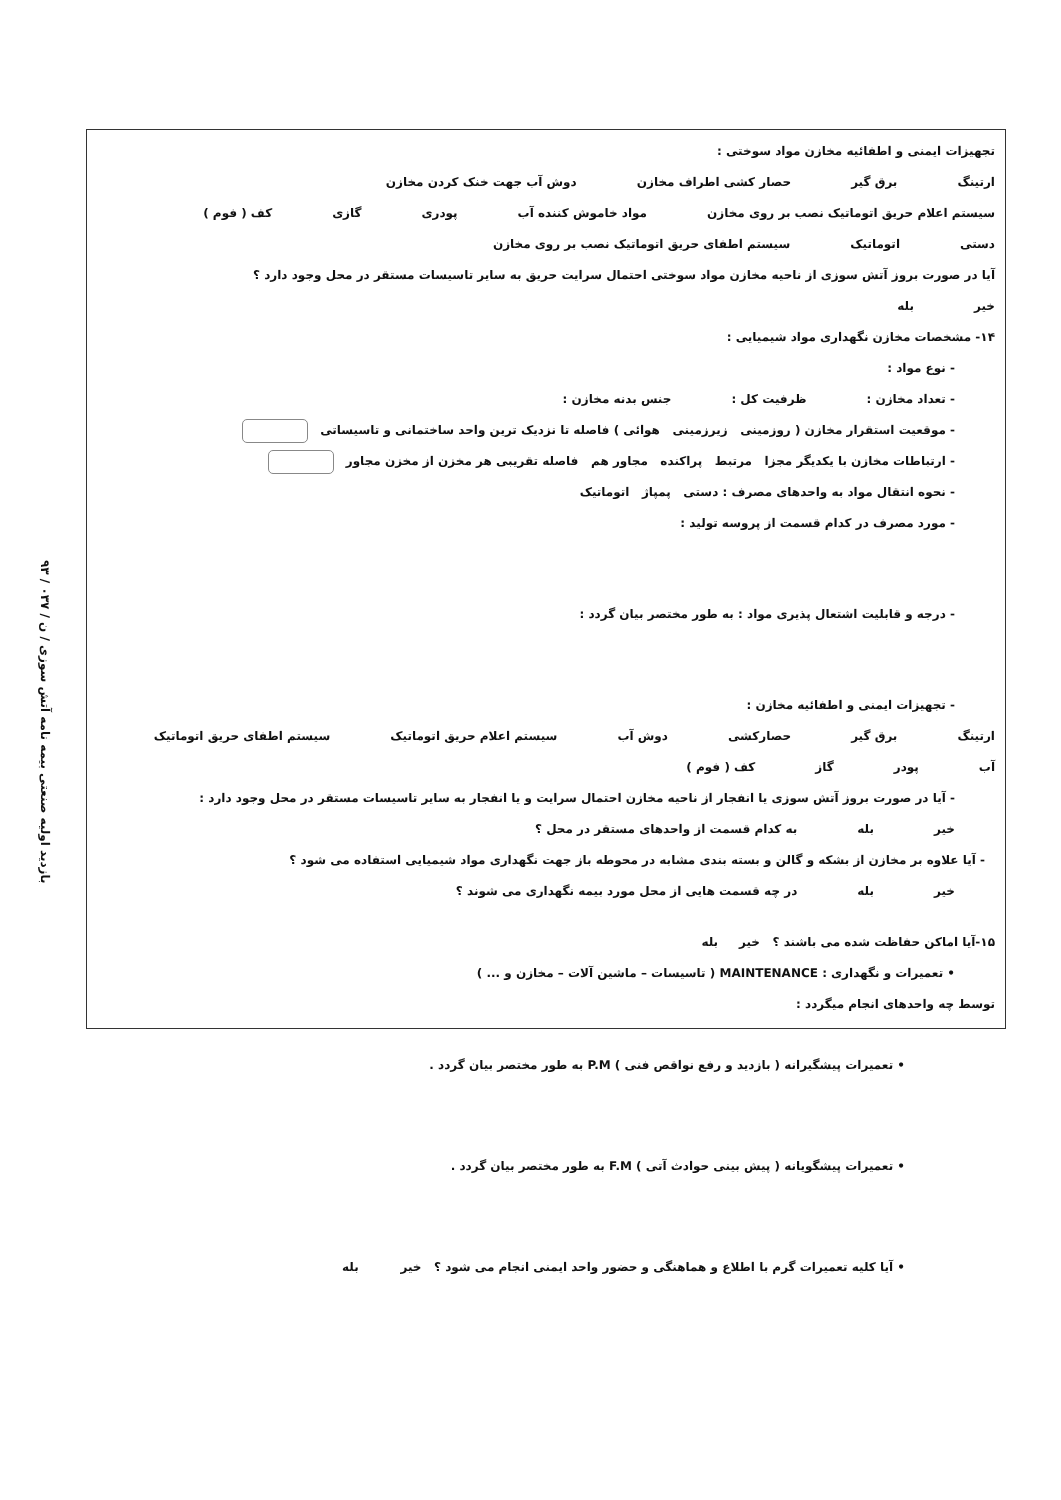۹۳ / بازدید اولیه صنعتی بیمه نامه آتش سوزی / ن / ۰۳۷
تجهیزات ایمنی و اطفائیه مخازن مواد سوختی :
ارتینگ برق گیر حصار کشی اطراف مخازن دوش آب جهت خنک کردن مخازن
سیستم اعلام حریق اتوماتیک نصب بر روی مخازن مواد خاموش کننده آب پودری گازی کف ( فوم )
دستی اتوماتیک سیستم اطفای حریق اتوماتیک نصب بر روی مخازن
آیا در صورت بروز آتش سوزی از ناحیه مخازن مواد سوختی احتمال سرایت حریق به سایر تاسیسات مستقر در محل وجود دارد ؟
خیر بله
۱۴- مشخصات مخازن نگهداری مواد شیمیایی :
- نوع مواد :
- تعداد مخازن : ظرفیت کل : جنس بدنه مخازن :
- موقعیت استقرار مخازن ( روزمینی زیرزمینی هوائی ) فاصله تا نزدیک ترین واحد ساختمانی و تاسیساتی
- ارتباطات مخازن با یکدیگر مجزا مرتبط پراکنده مجاور هم فاصله تقریبی هر مخزن از مخزن مجاور
- نحوه انتقال مواد به واحدهای مصرف : دستی پمپاژ اتوماتیک
- مورد مصرف در کدام قسمت از پروسه تولید :
- درجه و قابلیت اشتعال پذیری مواد : به طور مختصر بیان گردد :
- تجهیزات ایمنی و اطفائیه مخازن :
ارتینگ برق گیر حصارکشی دوش آب سیستم اعلام حریق اتوماتیک سیستم اطفای حریق اتوماتیک
آب پودر گاز کف ( فوم )
- آیا در صورت بروز آتش سوزی یا انفجار از ناحیه مخازن احتمال سرایت و یا انفجار به سایر تاسیسات مستقر در محل وجود دارد :
خیر بله به کدام قسمت از واحدهای مستقر در محل ؟
- آیا علاوه بر مخازن از بشکه و گالن و بسته بندی مشابه در محوطه باز جهت نگهداری مواد شیمیایی استفاده می شود ؟
خیر بله در چه قسمت هایی از محل مورد بیمه نگهداری می شوند ؟
۱۵-آیا اماکن حفاظت شده می باشند ؟ خیر بله
• تعمیرات و نگهداری : MAINTENANCE ( تاسیسات – ماشین آلات – مخازن و ... )
توسط چه واحدهای انجام میگردد :
• تعمیرات پیشگیرانه ( بازدید و رفع نواقص فنی ) P.M به طور مختصر بیان گردد .
• تعمیرات پیشگویانه ( پیش بینی حوادث آتی ) F.M به طور مختصر بیان گردد .
• آیا کلیه تعمیرات گرم با اطلاع و هماهنگی و حضور واحد ایمنی انجام می شود ؟ خیر بله